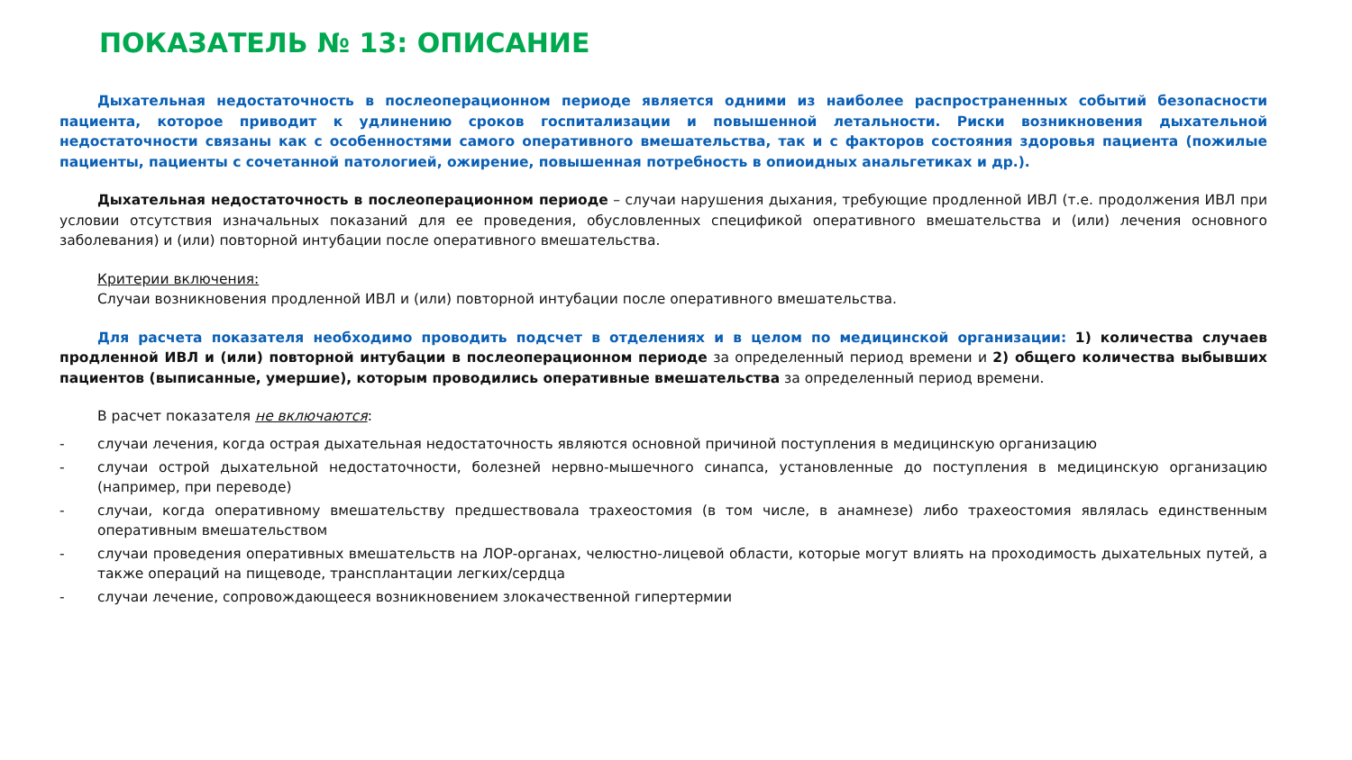ПОКАЗАТЕЛЬ № 13: ОПИСАНИЕ
Дыхательная недостаточность в послеоперационном периоде является одними из наиболее распространенных событий безопасности пациента, которое приводит к удлинению сроков госпитализации и повышенной летальности. Риски возникновения дыхательной недостаточности связаны как с особенностями самого оперативного вмешательства, так и с факторов состояния здоровья пациента (пожилые пациенты, пациенты с сочетанной патологией, ожирение, повышенная потребность в опиоидных анальгетиках и др.).
Дыхательная недостаточность в послеоперационном периоде – случаи нарушения дыхания, требующие продленной ИВЛ (т.е. продолжения ИВЛ при условии отсутствия изначальных показаний для ее проведения, обусловленных спецификой оперативного вмешательства и (или) лечения основного заболевания) и (или) повторной интубации после оперативного вмешательства.
Критерии включения:
Случаи возникновения продленной ИВЛ и (или) повторной интубации после оперативного вмешательства.
Для расчета показателя необходимо проводить подсчет в отделениях и в целом по медицинской организации: 1) количества случаев продленной ИВЛ и (или) повторной интубации в послеоперационном периоде за определенный период времени и 2) общего количества выбывших пациентов (выписанные, умершие), которым проводились оперативные вмешательства за определенный период времени.
В расчет показателя не включаются:
- случаи лечения, когда острая дыхательная недостаточность являются основной причиной поступления в медицинскую организацию
- случаи острой дыхательной недостаточности, болезней нервно-мышечного синапса, установленные до поступления в медицинскую организацию (например, при переводе)
- случаи, когда оперативному вмешательству предшествовала трахеостомия (в том числе, в анамнезе) либо трахеостомия являлась единственным оперативным вмешательством
- случаи проведения оперативных вмешательств на ЛОР-органах, челюстно-лицевой области, которые могут влиять на проходимость дыхательных путей, а также операций на пищеводе, трансплантации легких/сердца
- случаи лечение, сопровождающееся возникновением злокачественной гипертермии